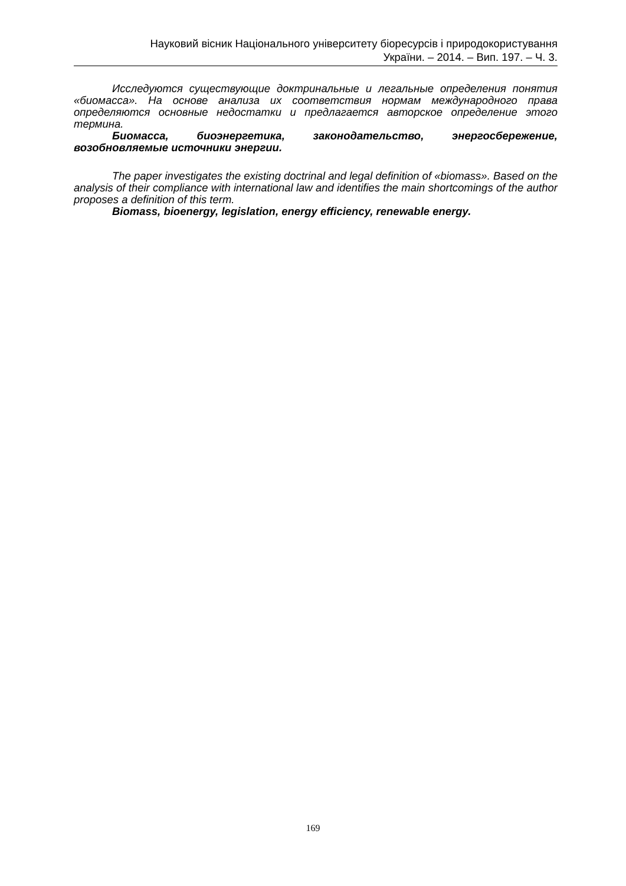Науковий вісник Національного університету біоресурсів і природокористування
України. – 2014. – Вип. 197. – Ч. 3.
Исследуются существующие доктринальные и легальные определения понятия «биомасса». На основе анализа их соответствия нормам международного права определяются основные недостатки и предлагается авторское определение этого термина.
Биомасса, биоэнергетика, законодательство, энергосбережение, возобновляемые источники энергии.
The paper investigates the existing doctrinal and legal definition of «biomass». Based on the analysis of their compliance with international law and identifies the main shortcomings of the author proposes a definition of this term.
Biomass, bioenergy, legislation, energy efficiency, renewable energy.
169